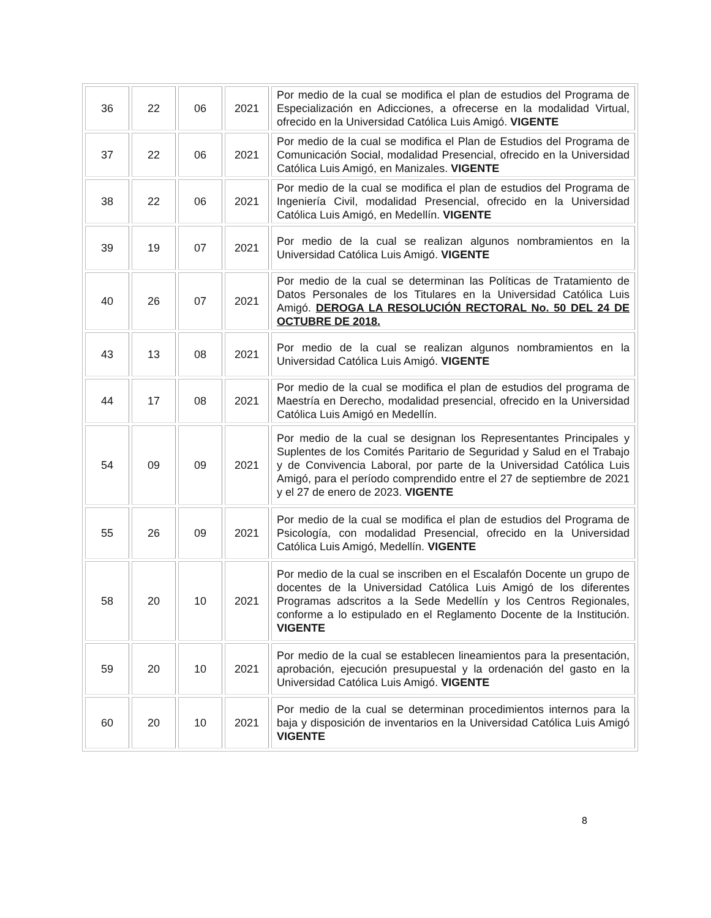| 36 | 22 | 06 | 2021 | Por medio de la cual se modifica el plan de estudios del Programa de Especialización en Adicciones, a ofrecerse en la modalidad Virtual, ofrecido en la Universidad Católica Luis Amigó. VIGENTE |
| 37 | 22 | 06 | 2021 | Por medio de la cual se modifica el Plan de Estudios del Programa de Comunicación Social, modalidad Presencial, ofrecido en la Universidad Católica Luis Amigó, en Manizales. VIGENTE |
| 38 | 22 | 06 | 2021 | Por medio de la cual se modifica el plan de estudios del Programa de Ingeniería Civil, modalidad Presencial, ofrecido en la Universidad Católica Luis Amigó, en Medellín. VIGENTE |
| 39 | 19 | 07 | 2021 | Por medio de la cual se realizan algunos nombramientos en la Universidad Católica Luis Amigó. VIGENTE |
| 40 | 26 | 07 | 2021 | Por medio de la cual se determinan las Políticas de Tratamiento de Datos Personales de los Titulares en la Universidad Católica Luis Amigó. DEROGA LA RESOLUCIÓN RECTORAL No. 50 DEL 24 DE OCTUBRE DE 2018. |
| 43 | 13 | 08 | 2021 | Por medio de la cual se realizan algunos nombramientos en la Universidad Católica Luis Amigó. VIGENTE |
| 44 | 17 | 08 | 2021 | Por medio de la cual se modifica el plan de estudios del programa de Maestría en Derecho, modalidad presencial, ofrecido en la Universidad Católica Luis Amigó en Medellín. |
| 54 | 09 | 09 | 2021 | Por medio de la cual se designan los Representantes Principales y Suplentes de los Comités Paritario de Seguridad y Salud en el Trabajo y de Convivencia Laboral, por parte de la Universidad Católica Luis Amigó, para el período comprendido entre el 27 de septiembre de 2021 y el 27 de enero de 2023. VIGENTE |
| 55 | 26 | 09 | 2021 | Por medio de la cual se modifica el plan de estudios del Programa de Psicología, con modalidad Presencial, ofrecido en la Universidad Católica Luis Amigó, Medellín. VIGENTE |
| 58 | 20 | 10 | 2021 | Por medio de la cual se inscriben en el Escalafón Docente un grupo de docentes de la Universidad Católica Luis Amigó de los diferentes Programas adscritos a la Sede Medellín y los Centros Regionales, conforme a lo estipulado en el Reglamento Docente de la Institución. VIGENTE |
| 59 | 20 | 10 | 2021 | Por medio de la cual se establecen lineamientos para la presentación, aprobación, ejecución presupuestal y la ordenación del gasto en la Universidad Católica Luis Amigó. VIGENTE |
| 60 | 20 | 10 | 2021 | Por medio de la cual se determinan procedimientos internos para la baja y disposición de inventarios en la Universidad Católica Luis Amigó VIGENTE |
8